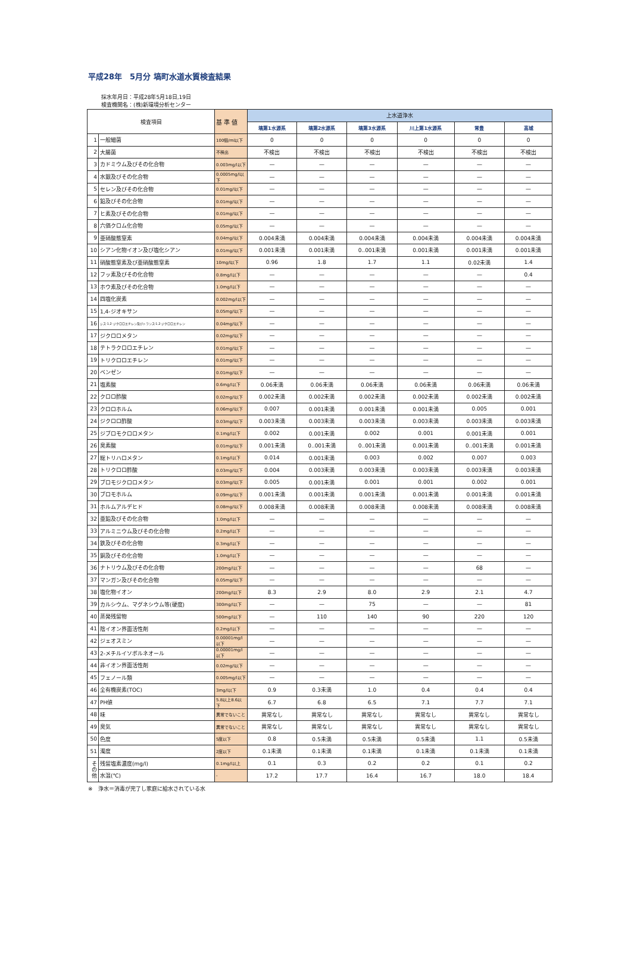平成28年　5月分 塙町水道水質検査結果
採水年月日：平成28年5月18日,19日
検査機関名：(株)新環境分析センター
| 検査項目 | | 基 準 値 | 上水道浄水 | | | | | |
| --- | --- | --- | --- | --- | --- | --- | --- | --- |
| | | | 塙第1水源系 | 塙第2水源系 | 塙第3水源系 | 川上第1水源系 | 常豊 | 高城 |
| 1 | 一般細菌 | 100個/ml以下 | 0 | 0 | 0 | 0 | 0 | 0 |
| 2 | 大腸菌 | 不検出 | 不検出 | 不検出 | 不検出 | 不検出 | 不検出 | 不検出 |
| 3 | カドミウム及びその化合物 | 0.003mg/l以下 | — | — | — | — | — | — |
| 4 | 水銀及びその化合物 | 0.0005mg/l以下 | — | — | — | — | — | — |
| 5 | セレン及びその化合物 | 0.01mg/l以下 | — | — | — | — | — | — |
| 6 | 鉛及びその化合物 | 0.01mg/l以下 | — | — | — | — | — | — |
| 7 | ヒ素及びその化合物 | 0.01mg/l以下 | — | — | — | — | — | — |
| 8 | 六価クロム化合物 | 0.05mg/l以下 | — | — | — | — | — | — |
| 9 | 亜硝酸態窒素 | 0.04mg/l以下 | 0.004未満 | 0.004未満 | 0.004未満 | 0.004未満 | 0.004未満 | 0.004未満 |
| 10 | シアン化物イオン及び塩化シアン | 0.01mg/l以下 | 0.001未満 | 0.001未満 | 0..001未満 | 0.001未満 | 0.001未満 | 0.001未満 |
| 11 | 硝酸態窒素及び亜硝酸態窒素 | 10mg/l以下 | 0.96 | 1.8 | 1.7 | 1.1 | 0.02未満 | 1.4 |
| 12 | フッ素及びその化合物 | 0.8mg/l以下 | — | — | — | — | — | 0.4 |
| 13 | ホウ素及びその化合物 | 1.0mg/l以下 | — | — | — | — | — | — |
| 14 | 四塩化炭素 | 0.002mg/l以下 | — | — | — | — | — | — |
| 15 | 1,4-ジオキサン | 0.05mg/l以下 | — | — | — | — | — | — |
| 16 | シス-1,2-ジクロロエチレン及びトランス-1,2-ジクロロエチレン | 0.04mg/l以下 | — | — | — | — | — | — |
| 17 | ジクロロメタン | 0.02mg/l以下 | — | — | — | — | — | — |
| 18 | テトラクロロエチレン | 0.01mg/l以下 | — | — | — | — | — | — |
| 19 | トリクロロエチレン | 0.01mg/l以下 | — | — | — | — | — | — |
| 20 | ベンゼン | 0.01mg/l以下 | — | — | — | — | — | — |
| 21 | 塩素酸 | 0.6mg/l以下 | 0.06未満 | 0.06未満 | 0.06未満 | 0.06未満 | 0.06未満 | 0.06未満 |
| 22 | クロロ酢酸 | 0.02mg/l以下 | 0.002未満 | 0.002未満 | 0.002未満 | 0.002未満 | 0.002未満 | 0.002未満 |
| 23 | クロロホルム | 0.06mg/l以下 | 0.007 | 0.001未満 | 0.001未満 | 0.001未満 | 0.005 | 0.001 |
| 24 | ジクロロ酢酸 | 0.03mg/l以下 | 0.003未満 | 0.003未満 | 0.003未満 | 0.003未満 | 0.003未満 | 0.003未満 |
| 25 | ジブロモクロロメタン | 0.1mg/l以下 | 0.002 | 0.001未満 | 0.002 | 0.001 | 0.001未満 | 0.001 |
| 26 | 臭素酸 | 0.01mg/l以下 | 0.001未満 | 0..001未満 | 0..001未満 | 0.001未満 | 0..001未満 | 0.001未満 |
| 27 | 総トリハロメタン | 0.1mg/l以下 | 0.014 | 0.001未満 | 0.003 | 0.002 | 0.007 | 0.003 |
| 28 | トリクロロ酢酸 | 0.03mg/l以下 | 0.004 | 0.003未満 | 0.003未満 | 0.003未満 | 0.003未満 | 0.003未満 |
| 29 | ブロモジクロロメタン | 0.03mg/l以下 | 0.005 | 0.001未満 | 0.001 | 0.001 | 0.002 | 0.001 |
| 30 | ブロモホルム | 0.09mg/l以下 | 0.001未満 | 0.001未満 | 0.001未満 | 0.001未満 | 0.001未満 | 0.001未満 |
| 31 | ホルムアルデヒド | 0.08mg/l以下 | 0.008未満 | 0.008未満 | 0.008未満 | 0.008未満 | 0.008未満 | 0.008未満 |
| 32 | 亜鉛及びその化合物 | 1.0mg/l以下 | — | — | — | — | — | — |
| 33 | アルミニウム及びその化合物 | 0.2mg/l以下 | — | — | — | — | — | — |
| 34 | 鉄及びその化合物 | 0.3mg/l以下 | — | — | — | — | — | — |
| 35 | 銅及びその化合物 | 1.0mg/l以下 | — | — | — | — | — | — |
| 36 | ナトリウム及びその化合物 | 200mg/l以下 | — | — | — | — | 68 | — |
| 37 | マンガン及びその化合物 | 0.05mg/l以下 | — | — | — | — | — | — |
| 38 | 塩化物イオン | 200mg/l以下 | 8.3 | 2.9 | 8.0 | 2.9 | 2.1 | 4.7 |
| 39 | カルシウム、マグネシウム等(硬度) | 300mg/l以下 | — | — | 75 | — | — | 81 |
| 40 | 蒸発残留物 | 500mg/l以下 | — | 110 | 140 | 90 | 220 | 120 |
| 41 | 陰イオン界面活性剤 | 0.2mg/l以下 | — | — | — | — | — | — |
| 42 | ジェオスミン | 0.00001mg/l以下 | — | — | — | — | — | — |
| 43 | 2-メチルイソボルネオール | 0.00001mg/l以下 | — | — | — | — | — | — |
| 44 | 非イオン界面活性剤 | 0.02mg/l以下 | — | — | — | — | — | — |
| 45 | フェノール類 | 0.005mg/l以下 | — | — | — | — | — | — |
| 46 | 全有機炭素(TOC) | 3mg/l以下 | 0.9 | 0.3未満 | 1.0 | 0.4 | 0.4 | 0.4 |
| 47 | PH値 | 5.8以上8.6以下 | 6.7 | 6.8 | 6.5 | 7.1 | 7.7 | 7.1 |
| 48 | 味 | 異常でないこと | 異常なし | 異常なし | 異常なし | 異常なし | 異常なし | 異常なし |
| 49 | 臭気 | 異常でないこと | 異常なし | 異常なし | 異常なし | 異常なし | 異常なし | 異常なし |
| 50 | 色度 | 5度以下 | 0.8 | 0.5未満 | 0.5未満 | 0.5未満 | 1.1 | 0.5未満 |
| 51 | 濁度 | 2度以下 | 0.1未満 | 0.1未満 | 0.1未満 | 0.1未満 | 0.1未満 | 0.1未満 |
| そ の 他 | 残留塩素濃度(mg/l) | 0.1mg/l以上 | 0.1 | 0.3 | 0.2 | 0.2 | 0.1 | 0.2 |
| | 水温(℃) | - | 17.2 | 17.7 | 16.4 | 16.7 | 18.0 | 18.4 |
※　浄水＝消毒が完了し家庭に給水されている水